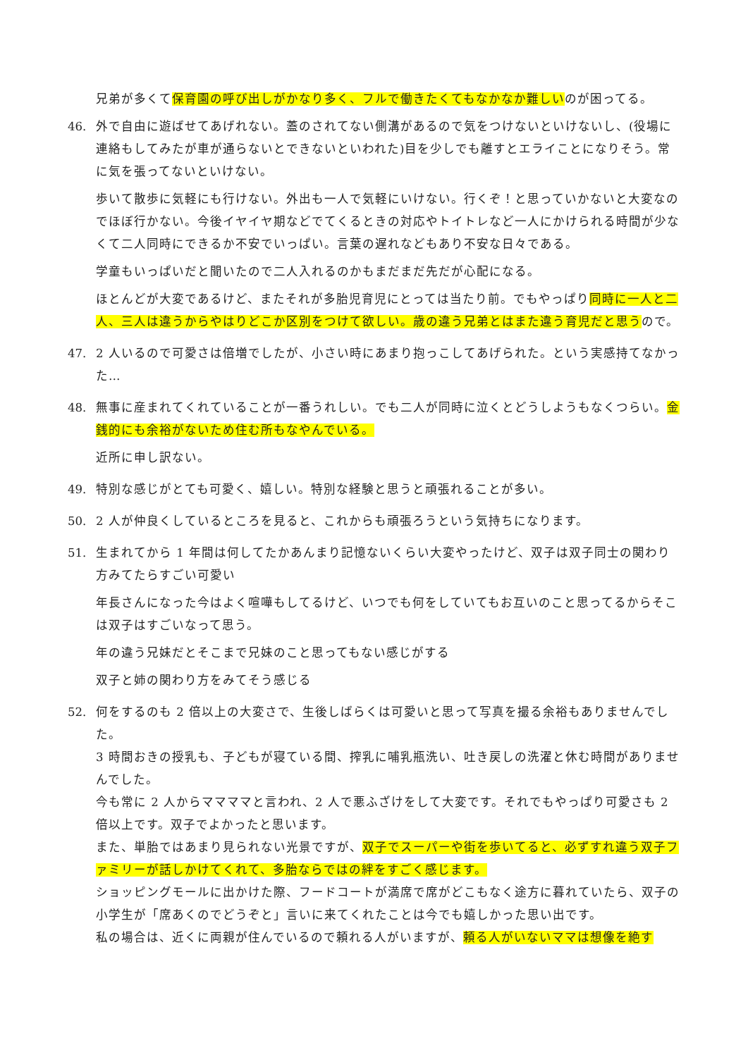兄弟が多くて保育園の呼び出しがかなり多く、フルで働きたくてもなかなか難しいのが困ってる。
46. 外で自由に遊ばせてあげれない。蓋のされてない側溝があるので気をつけないといけないし、(役場に連絡もしてみたが車が通らないとできないといわれた)目を少しでも離すとエライことになりそう。常に気を張ってないといけない。
歩いて散歩に気軽にも行けない。外出も一人で気軽にいけない。行くぞ！と思っていかないと大変なのでほぼ行かない。今後イヤイヤ期などでてくるときの対応やトイトレなど一人にかけられる時間が少なくて二人同時にできるか不安でいっぱい。言葉の遅れなどもあり不安な日々である。
学童もいっぱいだと聞いたので二人入れるのかもまだまだ先だが心配になる。
ほとんどが大変であるけど、またそれが多胎児育児にとっては当たり前。でもやっぱり同時に一人と二人、三人は違うからやはりどこか区別をつけて欲しい。歳の違う兄弟とはまた違う育児だと思うので。
47. 2 人いるので可愛さは倍増でしたが、小さい時にあまり抱っこしてあげられた。という実感持てなかった…
48. 無事に産まれてくれていることが一番うれしい。でも二人が同時に泣くとどうしようもなくつらい。金銭的にも余裕がないため住む所もなやんでいる。
近所に申し訳ない。
49. 特別な感じがとても可愛く、嬉しい。特別な経験と思うと頑張れることが多い。
50. 2 人が仲良くしているところを見ると、これからも頑張ろうという気持ちになります。
51. 生まれてから 1 年間は何してたかあんまり記憶ないくらい大変やったけど、双子は双子同士の関わり方みてたらすごい可愛い
年長さんになった今はよく喧嘩もしてるけど、いつでも何をしていてもお互いのこと思ってるからそこは双子はすごいなって思う。
年の違う兄妹だとそこまで兄妹のこと思ってもない感じがする
双子と姉の関わり方をみてそう感じる
52. 何をするのも 2 倍以上の大変さで、生後しばらくは可愛いと思って写真を撮る余裕もありませんでした。
3 時間おきの授乳も、子どもが寝ている間、搾乳に哺乳瓶洗い、吐き戻しの洗濯と休む時間がありませんでした。
今も常に 2 人からママママと言われ、2 人で悪ふざけをして大変です。それでもやっぱり可愛さも 2 倍以上です。双子でよかったと思います。
また、単胎ではあまり見られない光景ですが、双子でスーパーや街を歩いてると、必ずすれ違う双子ファミリーが話しかけてくれて、多胎ならではの絆をすごく感じます。
ショッピングモールに出かけた際、フードコートが満席で席がどこもなく途方に暮れていたら、双子の小学生が「席あくのでどうぞと」言いに来てくれたことは今でも嬉しかった思い出です。
私の場合は、近くに両親が住んでいるので頼れる人がいますが、頼る人がいないママは想像を絶す